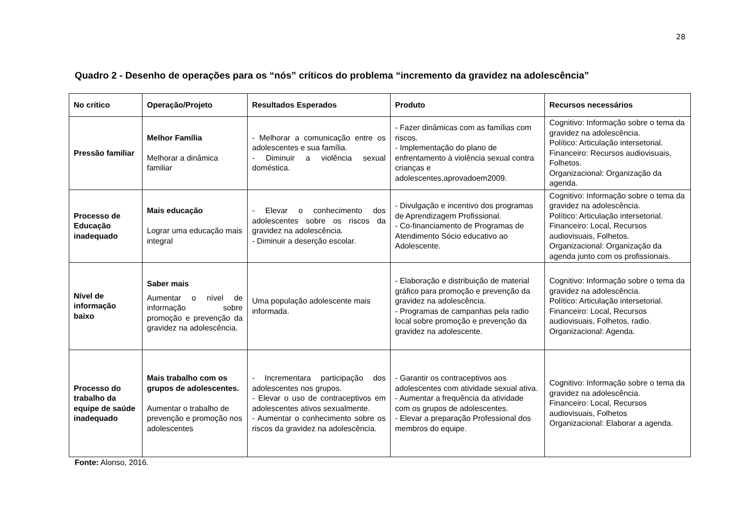28
Quadro 2 - Desenho de operações para os “nós” críticos do problema “incremento da gravidez na adolescência”
| No critico | Operação/Projeto | Resultados Esperados | Produto | Recursos necessários |
| --- | --- | --- | --- | --- |
| Pressão familiar | Melhor Família Melhorar a dinâmica familiar | - Melhorar a comunicação entre os adolescentes e sua família. - Diminuir a violência sexual doméstica. | - Fazer dinâmicas com as famílias com riscos. - Implementação do plano de enfrentamento à violência sexual contra crianças e adolescentes,aprovadoem2009. | Cognitivo: Informação sobre o tema da gravidez na adolescência. Político: Articulação intersetorial. Financeiro: Recursos audiovisuais, Folhetos. Organizacional: Organização da agenda. |
| Processo de Educação inadequado | Mais educação Lograr uma educação mais integral | - Elevar o conhecimento dos adolescentes sobre os riscos da gravidez na adolescência. - Diminuir a deserção escolar. | - Divulgação e incentivo dos programas de Aprendizagem Profissional. - Co-financiamento de Programas de Atendimento Sócio educativo ao Adolescente. | Cognitivo: Informação sobre o tema da gravidez na adolescência. Político: Articulação intersetorial. Financeiro: Local, Recursos audiovisuais, Folhetos. Organizacional: Organização da agenda junto com os profissionais. |
| Nível de informação baixo | Saber mais Aumentar o nível de informação sobre promoção e prevenção da gravidez na adolescência. | Uma população adolescente mais informada. | - Elaboração e distribuição de material gráfico para promoção e prevenção da gravidez na adolescência. - Programas de campanhas pela radio local sobre promoção e prevenção da gravidez na adolescente. | Cognitivo: Informação sobre o tema da gravidez na adolescência. Político: Articulação intersetorial. Financeiro: Local, Recursos audiovisuais, Folhetos, radio. Organizacional: Agenda. |
| Processo do trabalho da equipe de saúde inadequado | Mais trabalho com os grupos de adolescentes. Aumentar o trabalho de prevenção e promoção nos adolescentes | - Incrementara participação dos adolescentes nos grupos. - Elevar o uso de contraceptivos em adolescentes ativos sexualmente. - Aumentar o conhecimento sobre os riscos da gravidez na adolescência. | - Garantir os contraceptivos aos adolescentes com atividade sexual ativa. - Aumentar a frequência da atividade com os grupos de adolescentes. - Elevar a preparação Professional dos membros do equipe. | Cognitivo: Informação sobre o tema da gravidez na adolescência. Financeiro: Local, Recursos audiovisuais, Folhetos Organizacional: Elaborar a agenda. |
Fonte: Alonso, 2016.